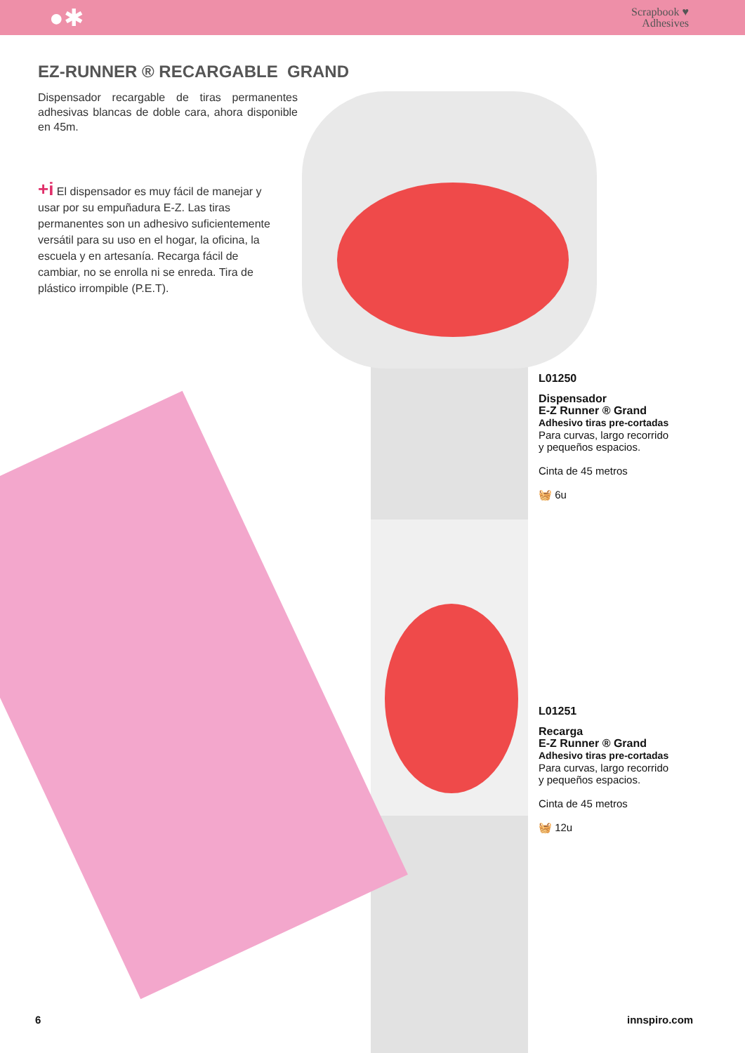●✱
Scrapbook ♥
Adhesives
EZ-RUNNER ® RECARGABLE GRAND
Dispensador recargable de tiras permanentes adhesivas blancas de doble cara, ahora disponible en 45m.
+i El dispensador es muy fácil de manejar y usar por su empuñadura E-Z. Las tiras permanentes son un adhesivo suficientemente versátil para su uso en el hogar, la oficina, la escuela y en artesanía. Recarga fácil de cambiar, no se enrolla ni se enreda. Tira de plástico irrompible (P.E.T).
L01250
Dispensador
E-Z Runner ® Grand
Adhesivo tiras pre-cortadas
Para curvas, largo recorrido
y pequeños espacios.
Cinta de 45 metros
🧺 6u
L01251
Recarga
E-Z Runner ® Grand
Adhesivo tiras pre-cortadas
Para curvas, largo recorrido
y pequeños espacios.
Cinta de 45 metros
🧺 12u
6 innspiro.com